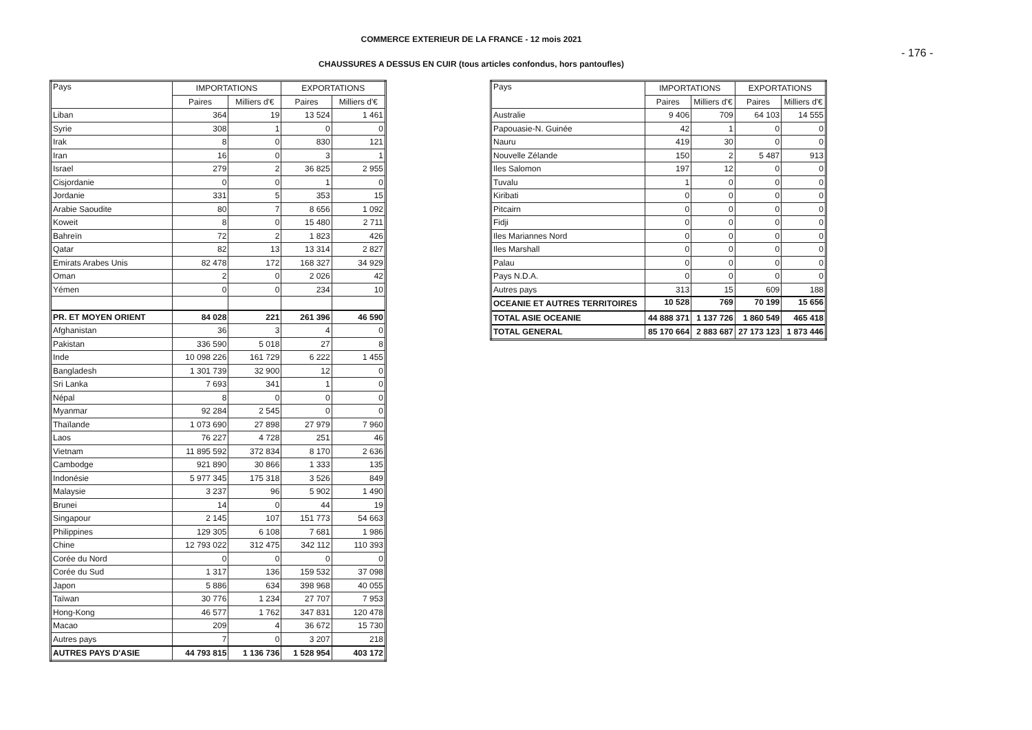COMMERCE EXTERIEUR DE LA FRANCE - 12 mois 2021
- 176 -
CHAUSSURES A DESSUS EN CUIR (tous articles confondus, hors pantoufles)
| Pays | IMPORTATIONS | | EXPORTATIONS | |
| --- | --- | --- | --- | --- |
| | Paires | Milliers d'€ | Paires | Milliers d'€ |
| Liban | 364 | 19 | 13 524 | 1 461 |
| Syrie | 308 | 1 | 0 | 0 |
| Irak | 8 | 0 | 830 | 121 |
| Iran | 16 | 0 | 3 | 1 |
| Israel | 279 | 2 | 36 825 | 2 955 |
| Cisjordanie | 0 | 0 | 1 | 0 |
| Jordanie | 331 | 5 | 353 | 15 |
| Arabie Saoudite | 80 | 7 | 8 656 | 1 092 |
| Koweit | 8 | 0 | 15 480 | 2 711 |
| Bahreïn | 72 | 2 | 1 823 | 426 |
| Qatar | 82 | 13 | 13 314 | 2 827 |
| Emirats Arabes Unis | 82 478 | 172 | 168 327 | 34 929 |
| Oman | 2 | 0 | 2 026 | 42 |
| Yémen | 0 | 0 | 234 | 10 |
| PR. ET MOYEN ORIENT | 84 028 | 221 | 261 396 | 46 590 |
| Afghanistan | 36 | 3 | 4 | 0 |
| Pakistan | 336 590 | 5 018 | 27 | 8 |
| Inde | 10 098 226 | 161 729 | 6 222 | 1 455 |
| Bangladesh | 1 301 739 | 32 900 | 12 | 0 |
| Sri Lanka | 7 693 | 341 | 1 | 0 |
| Népal | 8 | 0 | 0 | 0 |
| Myanmar | 92 284 | 2 545 | 0 | 0 |
| Thaïlande | 1 073 690 | 27 898 | 27 979 | 7 960 |
| Laos | 76 227 | 4 728 | 251 | 46 |
| Vietnam | 11 895 592 | 372 834 | 8 170 | 2 636 |
| Cambodge | 921 890 | 30 866 | 1 333 | 135 |
| Indonésie | 5 977 345 | 175 318 | 3 526 | 849 |
| Malaysie | 3 237 | 96 | 5 902 | 1 490 |
| Brunei | 14 | 0 | 44 | 19 |
| Singapour | 2 145 | 107 | 151 773 | 54 663 |
| Philippines | 129 305 | 6 108 | 7 681 | 1 986 |
| Chine | 12 793 022 | 312 475 | 342 112 | 110 393 |
| Corée du Nord | 0 | 0 | 0 | 0 |
| Corée du Sud | 1 317 | 136 | 159 532 | 37 098 |
| Japon | 5 886 | 634 | 398 968 | 40 055 |
| Taïwan | 30 776 | 1 234 | 27 707 | 7 953 |
| Hong-Kong | 46 577 | 1 762 | 347 831 | 120 478 |
| Macao | 209 | 4 | 36 672 | 15 730 |
| Autres pays | 7 | 0 | 3 207 | 218 |
| AUTRES PAYS D'ASIE | 44 793 815 | 1 136 736 | 1 528 954 | 403 172 |
| Pays | IMPORTATIONS | | EXPORTATIONS | |
| --- | --- | --- | --- | --- |
| | Paires | Milliers d'€ | Paires | Milliers d'€ |
| Australie | 9 406 | 709 | 64 103 | 14 555 |
| Papouasie-N. Guinée | 42 | 1 | 0 | 0 |
| Nauru | 419 | 30 | 0 | 0 |
| Nouvelle Zélande | 150 | 2 | 5 487 | 913 |
| Iles Salomon | 197 | 12 | 0 | 0 |
| Tuvalu | 1 | 0 | 0 | 0 |
| Kiribati | 0 | 0 | 0 | 0 |
| Pitcairn | 0 | 0 | 0 | 0 |
| Fidji | 0 | 0 | 0 | 0 |
| Iles Mariannes Nord | 0 | 0 | 0 | 0 |
| Iles Marshall | 0 | 0 | 0 | 0 |
| Palau | 0 | 0 | 0 | 0 |
| Pays N.D.A. | 0 | 0 | 0 | 0 |
| Autres pays | 313 | 15 | 609 | 188 |
| OCEANIE ET AUTRES TERRITOIRES | 10 528 | 769 | 70 199 | 15 656 |
| TOTAL ASIE OCEANIE | 44 888 371 | 1 137 726 | 1 860 549 | 465 418 |
| TOTAL GENERAL | 85 170 664 | 2 883 687 | 27 173 123 | 1 873 446 |